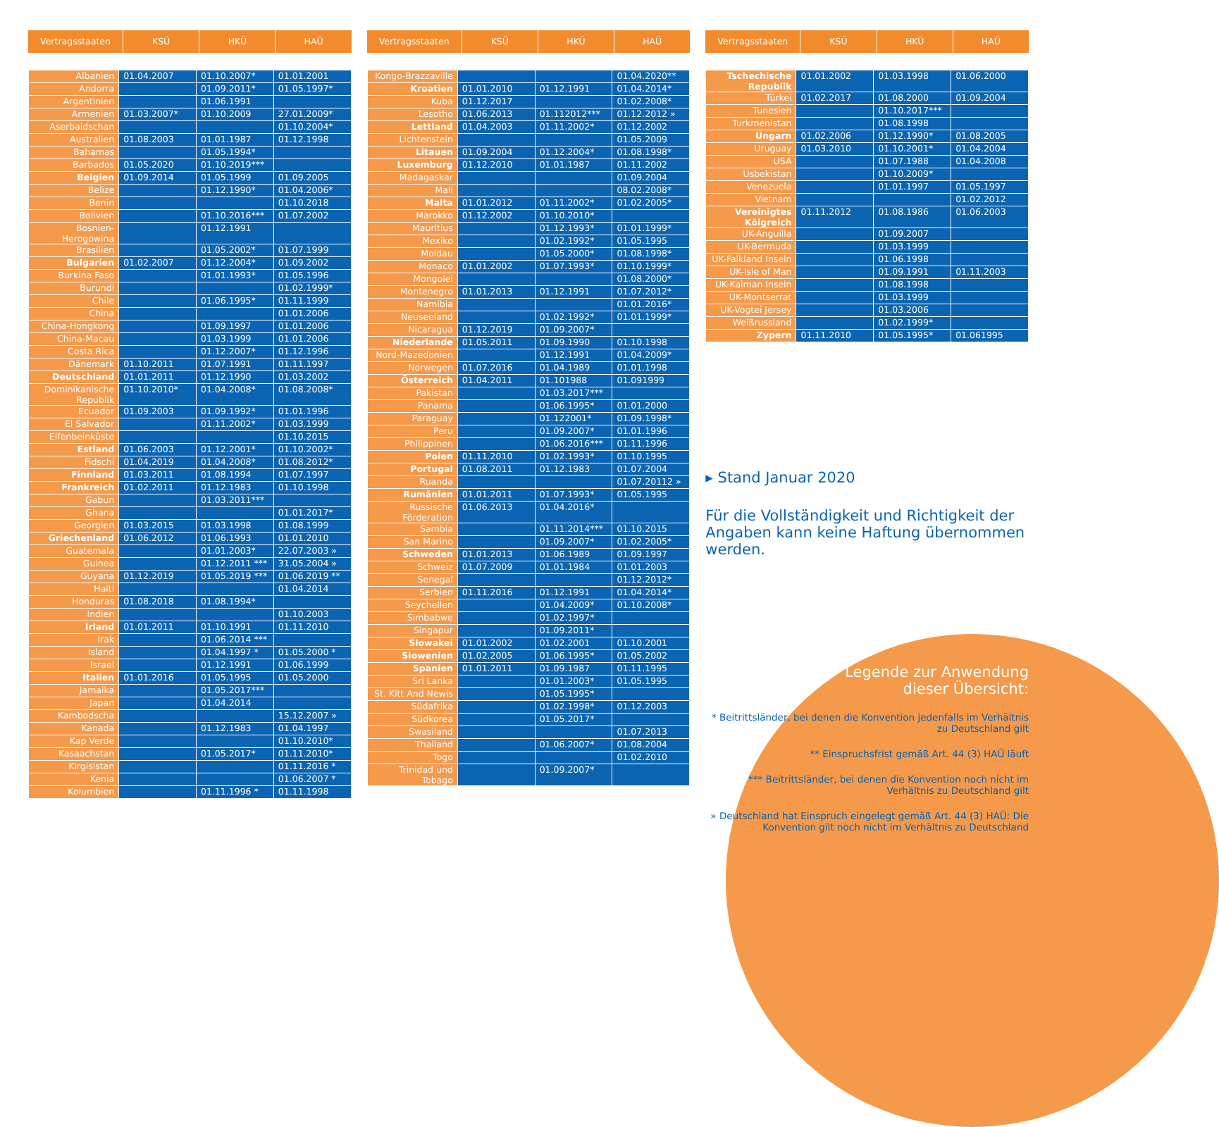Vertragsstaaten KSÜ HKÜ HAÜ
| Albanien | 01.04.2007 | 01.10.2007* | 01.01.2001 |
| Andorra | | 01.09.2011* | 01.05.1997* |
| Argentinien | | 01.06.1991 | |
| Armenien | 01.03.2007* | 01.10.2009 | 27.01.2009* |
| Aserbaidschan | | | 01.10.2004* |
| Australien | 01.08.2003 | 01.01.1987 | 01.12.1998 |
| Bahamas | | 01.05.1994* | |
| Barbados | 01.05.2020 | 01.10.2019*** | |
| Belgien | 01.09.2014 | 01.05.1999 | 01.09.2005 |
| Belize | | 01.12.1990* | 01.04.2006* |
| Benin | | | 01.10.2018 |
| Bolivien | | 01.10.2016*** | 01.07.2002 |
| Bosnien-Herogowina | | 01.12.1991 | |
| Brasilien | | 01.05.2002* | 01.07.1999 |
| Bulgarien | 01.02.2007 | 01.12.2004* | 01.09.2002 |
| Burkina Faso | | 01.01.1993* | 01.05.1996 |
| Burundi | | | 01.02.1999* |
| Chile | | 01.06.1995* | 01.11.1999 |
| China | | | 01.01.2006 |
| China-Hongkong | | 01.09.1997 | 01.01.2006 |
| China-Macau | | 01.03.1999 | 01.01.2006 |
| Costa Rica | | 01.12.2007* | 01.12.1996 |
| Dänemark | 01.10.2011 | 01.07.1991 | 01.11.1997 |
| Deutschland | 01.01.2011 | 01.12.1990 | 01.03.2002 |
| Dominikanische Republik | 01.10.2010* | 01.04.2008* | 01.08.2008* |
| Ecuador | 01.09.2003 | 01.09.1992* | 01.01.1996 |
| El Salvador | | 01.11.2002* | 01.03.1999 |
| Elfenbeinküste | | | 01.10.2015 |
| Estland | 01.06.2003 | 01.12.2001* | 01.10.2002* |
| Fidschi | 01.04.2019 | 01.04.2008* | 01.08.2012* |
| Finnland | 01.03.2011 | 01.08.1994 | 01.07.1997 |
| Frankreich | 01.02.2011 | 01.12.1983 | 01.10.1998 |
| Gabun | | 01.03.2011*** | |
| Ghana | | | 01.01.2017* |
| Georgien | 01.03.2015 | 01.03.1998 | 01.08.1999 |
| Griechenland | 01.06.2012 | 01.06.1993 | 01.01.2010 |
| Guatemala | | 01.01.2003* | 22.07.2003 » |
| Guinea | | 01.12.2011 *** | 31.05.2004 » |
| Guyana | 01.12.2019 | 01.05.2019 *** | 01.06.2019 ** |
| Haiti | | | 01.04.2014 |
| Honduras | 01.08.2018 | 01.08.1994* | |
| Indien | | | 01.10.2003 |
| Irland | 01.01.2011 | 01.10.1991 | 01.11.2010 |
| Irak | | 01.06.2014 *** | |
| Island | | 01.04.1997 * | 01.05.2000 * |
| Israel | | 01.12.1991 | 01.06.1999 |
| Italien | 01.01.2016 | 01.05.1995 | 01.05.2000 |
| Jamaika | | 01.05.2017*** | |
| Japan | | 01.04.2014 | |
| Kambodscha | | | 15.12.2007 » |
| Kanada | | 01.12.1983 | 01.04.1997 |
| Kap Verde | | | 01.10.2010* |
| Kasaachstan | | 01.05.2017* | 01.11.2010* |
| Kirgisistan | | | 01.11.2016 * |
| Kenia | | | 01.06.2007 * |
| Kolumbien | | 01.11.1996 * | 01.11.1998 |
Vertragsstaaten KSÜ HKÜ HAÜ
| Kongo-Brazzaville | | | 01.04.2020** |
| Kroatien | 01.01.2010 | 01.12.1991 | 01.04.2014* |
| Kuba | 01.12.2017 | | 01.02.2008* |
| Lesotho | 01.06.2013 | 01.112012*** | 01.12.2012 » |
| Lettland | 01.04.2003 | 01.11.2002* | 01.12.2002 |
| Lichtenstein | | | 01.05.2009 |
| Litauen | 01.09.2004 | 01.12.2004* | 01.08.1998* |
| Luxemburg | 01.12.2010 | 01.01.1987 | 01.11.2002 |
| Madagaskar | | | 01.09.2004 |
| Mali | | | 08.02.2008* |
| Malta | 01.01.2012 | 01.11.2002* | 01.02.2005* |
| Marokko | 01.12.2002 | 01.10.2010* | |
| Mauritius | | 01.12.1993* | 01.01.1999* |
| Mexiko | | 01.02.1992* | 01.05.1995 |
| Moldau | | 01.05.2000* | 01.08.1998* |
| Monaco | 01.01.2002 | 01.07.1993* | 01.10.1999* |
| Mongolei | | | 01.08.2000* |
| Montenegro | 01.01.2013 | 01.12.1991 | 01.07.2012* |
| Namibia | | | 01.01.2016* |
| Neuseeland | | 01.02.1992* | 01.01.1999* |
| Nicaragua | 01.12.2019 | 01.09.2007* | |
| Niederlande | 01.05.2011 | 01.09.1990 | 01.10.1998 |
| Nord-Mazedonien | | 01.12.1991 | 01.04.2009* |
| Norwegen | 01.07.2016 | 01.04.1989 | 01.01.1998 |
| Österreich | 01.04.2011 | 01.101988 | 01.091999 |
| Pakistan | | 01.03.2017*** | |
| Panama | | 01.06.1995* | 01.01.2000 |
| Paraguay | | 01.122001* | 01.09.1998* |
| Peru | | 01.09.2007* | 01.01.1996 |
| Philippinen | | 01.06.2016*** | 01.11.1996 |
| Polen | 01.11.2010 | 01.02.1993* | 01.10.1995 |
| Portugal | 01.08.2011 | 01.12.1983 | 01.07.2004 |
| Ruanda | | | 01.07.20112 » |
| Rumänien | 01.01.2011 | 01.07.1993* | 01.05.1995 |
| Russische Förderation | 01.06.2013 | 01.04.2016* | |
| Sambia | | 01.11.2014*** | 01.10.2015 |
| San Marino | | 01.09.2007* | 01.02.2005* |
| Schweden | 01.01.2013 | 01.06.1989 | 01.09.1997 |
| Schweiz | 01.07.2009 | 01.01.1984 | 01.01.2003 |
| Senegal | | | 01.12.2012* |
| Serbien | 01.11.2016 | 01.12.1991 | 01.04.2014* |
| Seychellen | | 01.04.2009* | 01.10.2008* |
| Simbabwe | | 01.02.1997* | |
| Singapur | | 01.09.2011* | |
| Slowakei | 01.01.2002 | 01.02.2001 | 01.10.2001 |
| Slowenien | 01.02.2005 | 01.06.1995* | 01.05.2002 |
| Spanien | 01.01.2011 | 01.09.1987 | 01.11.1995 |
| Sri Lanka | | 01.01.2003* | 01.05.1995 |
| St. Kitt And Newis | | 01.05.1995* | |
| Südafrika | | 01.02.1998* | 01.12.2003 |
| Südkorea | | 01.05.2017* | |
| Swasiland | | | 01.07.2013 |
| Thailand | | 01.06.2007* | 01.08.2004 |
| Togo | | | 01.02.2010 |
| Trinidad und Tobago | | 01.09.2007* | |
Vertragsstaaten KSÜ HKÜ HAÜ
| Tschechische Republik | 01.01.2002 | 01.03.1998 | 01.06.2000 |
| Türkei | 01.02.2017 | 01.08.2000 | 01.09.2004 |
| Tunesien | | 01.10.2017*** | |
| Turkmenistan | | 01.08.1998 | |
| Ungarn | 01.02.2006 | 01.12.1990* | 01.08.2005 |
| Uruguay | 01.03.2010 | 01.10.2001* | 01.04.2004 |
| USA | | 01.07.1988 | 01.04.2008 |
| Usbekistan | | 01.10.2009* | |
| Venezuela | | 01.01.1997 | 01.05.1997 |
| Vietnam | | | 01.02.2012 |
| Vereinigtes Köigreich | 01.11.2012 | 01.08.1986 | 01.06.2003 |
| UK-Anguilla | | 01.09.2007 | |
| UK-Bermuda | | 01.03.1999 | |
| UK-Falkland Inseln | | 01.06.1998 | |
| UK-Isle of Man | | 01.09.1991 | 01.11.2003 |
| UK-Kaiman Inseln | | 01.08.1998 | |
| UK-Montserrat | | 01.03.1999 | |
| UK-Vogtei Jersey | | 01.03.2006 | |
| Weißrussland | | 01.02.1999* | |
| Zypern | 01.11.2010 | 01.05.1995* | 01.061995 |
▸ Stand Januar 2020
Für die Vollständigkeit und Richtigkeit der Angaben kann keine Haftung übernommen werden.
Legende zur Anwendung
dieser Übersicht:
* Beitrittsländer, bei denen die Konvention jedenfalls im Verhältnis zu Deutschland gilt
** Einspruchsfrist gemäß Art. 44 (3) HAÜ läuft
*** Beitrittsländer, bei denen die Konvention noch nicht im Verhältnis zu Deutschland gilt
» Deutschland hat Einspruch eingelegt gemäß Art. 44 (3) HAÜ: Die Konvention gilt noch nicht im Verhältnis zu Deutschland